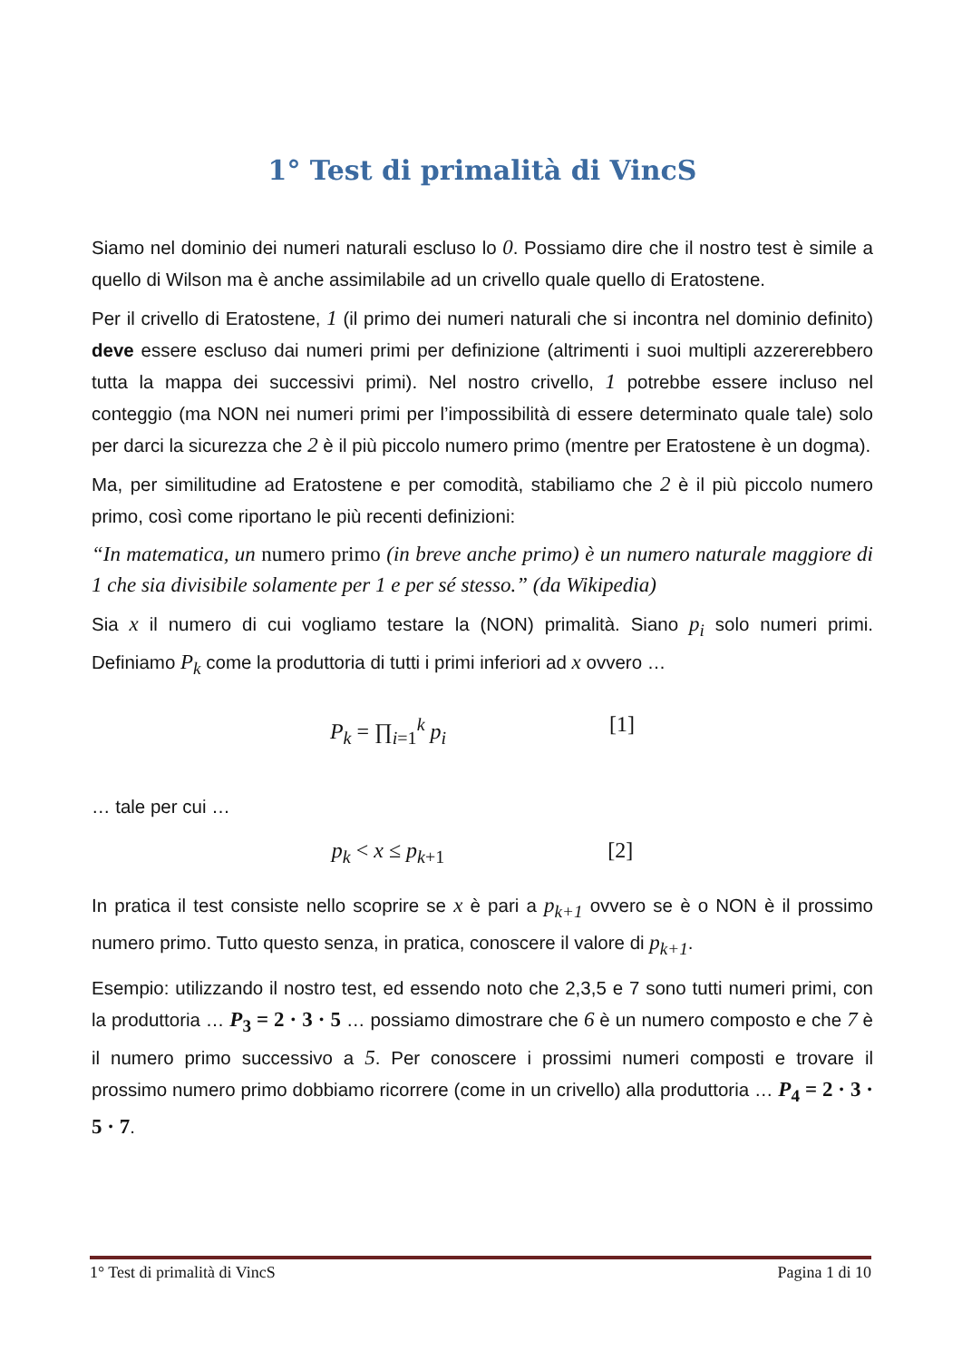1° Test di primalità di VincS
Siamo nel dominio dei numeri naturali escluso lo 0. Possiamo dire che il nostro test è simile a quello di Wilson ma è anche assimilabile ad un crivello quale quello di Eratostene.
Per il crivello di Eratostene, 1 (il primo dei numeri naturali che si incontra nel dominio definito) deve essere escluso dai numeri primi per definizione (altrimenti i suoi multipli azzererebbero tutta la mappa dei successivi primi). Nel nostro crivello, 1 potrebbe essere incluso nel conteggio (ma NON nei numeri primi per l’impossibilità di essere determinato quale tale) solo per darci la sicurezza che 2 è il più piccolo numero primo (mentre per Eratostene è un dogma).
Ma, per similitudine ad Eratostene e per comodità, stabiliamo che 2 è il più piccolo numero primo, così come riportano le più recenti definizioni:
“In matematica, un numero primo (in breve anche primo) è un numero naturale maggiore di 1 che sia divisibile solamente per 1 e per sé stesso.” (da Wikipedia)
Sia x il numero di cui vogliamo testare la (NON) primalità. Siano p<sub>i</sub> solo numeri primi. Definiamo P<sub>k</sub> come la produttoria di tutti i primi inferiori ad x ovvero …
P<sub>k</sub> = ∏<sub>i=1</sub><sup>k</sup> p<sub>i</sub> [1]
… tale per cui …
p<sub>k</sub> < x ≤ p<sub>k+1</sub> [2]
In pratica il test consiste nello scoprire se x è pari a p<sub>k+1</sub> ovvero se è o NON è il prossimo numero primo. Tutto questo senza, in pratica, conoscere il valore di p<sub>k+1</sub>.
Esempio: utilizzando il nostro test, ed essendo noto che 2,3,5 e 7 sono tutti numeri primi, con la produttoria … P<sub>3</sub> = 2 · 3 · 5 … possiamo dimostrare che 6 è un numero composto e che 7 è il numero primo successivo a 5. Per conoscere i prossimi numeri composti e trovare il prossimo numero primo dobbiamo ricorrere (come in un crivello) alla produttoria … P<sub>4</sub> = 2 · 3 · 5 · 7.
1° Test di primalità di VincS Pagina 1 di 10